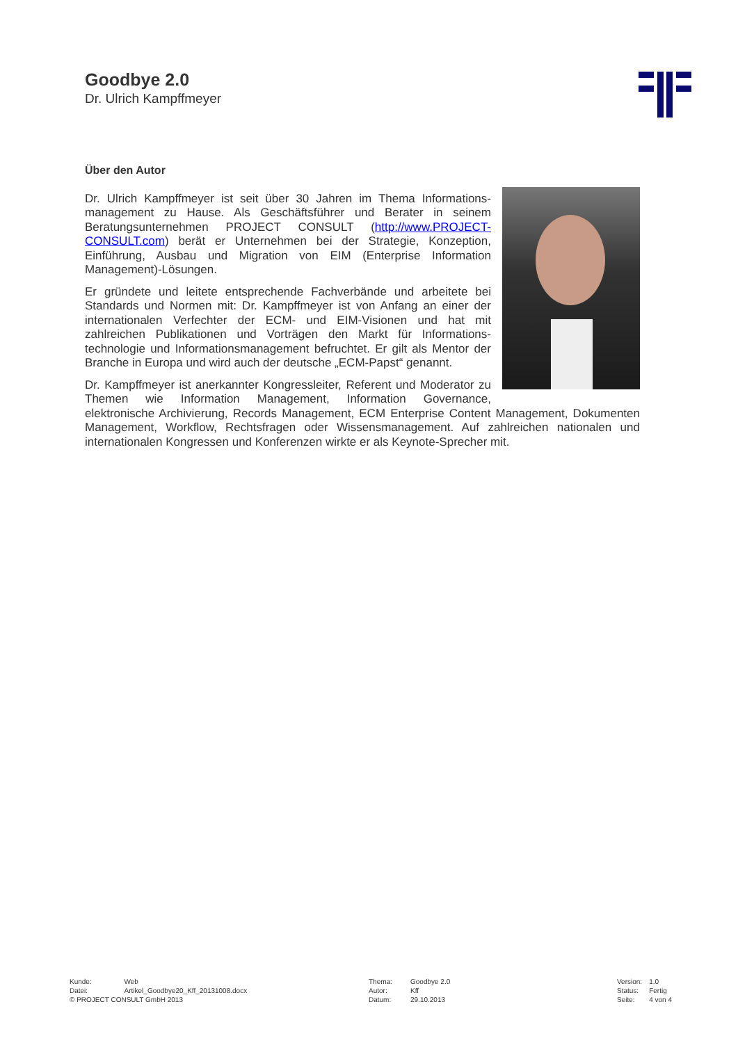Goodbye 2.0
Dr. Ulrich Kampffmeyer
Über den Autor
Dr. Ulrich Kampffmeyer ist seit über 30 Jahren im Thema Informations­management zu Hause. Als Geschäftsführer und Berater in seinem Beratungsunternehmen PROJECT CONSULT (http://www.PROJECT-CONSULT.com) berät er Unternehmen bei der Strategie, Konzeption, Einführung, Ausbau und Migration von EIM (Enterprise Information Management)-Lösungen.
Er gründete und leitete entsprechende Fachverbände und arbeitete bei Standards und Normen mit: Dr. Kampffmeyer ist von Anfang an einer der internationalen Verfechter der ECM- und EIM-Visionen und hat mit zahlreichen Publikationen und Vorträgen den Markt für Informations­technologie und Informationsmanagement befruchtet. Er gilt als Mentor der Branche in Europa und wird auch der deutsche „ECM-Papst“ genannt.
Dr. Kampffmeyer ist anerkannter Kongressleiter, Referent und Moderator zu Themen wie Information Management, Information Governance, elektronische Archivierung, Records Management, ECM Enterprise Content Management, Dokumenten Management, Workflow, Rechtsfragen oder Wissensmanagement. Auf zahlreichen nationalen und internationalen Kongressen und Konferenzen wirkte er als Keynote-Sprecher mit.
| Kunde: | Web |
| Datei: | Artikel_Goodbye20_Kff_20131008.docx |
| © PROJECT CONSULT GmbH 2013 | |
| Thema: | Goodbye 2.0 |
| Autor: | Kff |
| Datum: | 29.10.2013 |
| Version: | 1.0 |
| Status: | Fertig |
| Seite: | 4 von 4 |